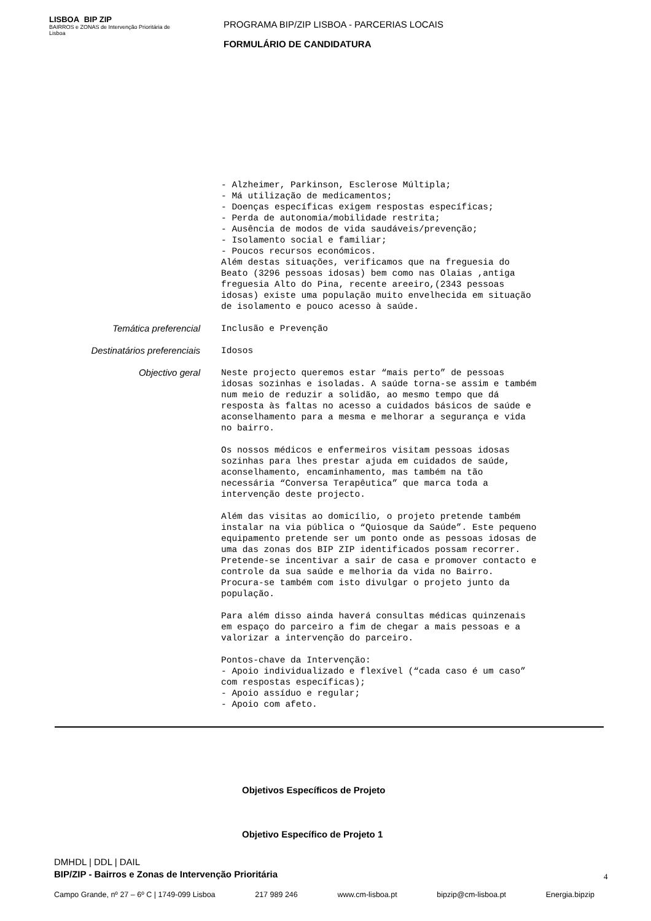LISBOA BIP ZIP
BAIRROS e ZONAS de Intervenção Prioritária de Lisboa
PROGRAMA BIP/ZIP LISBOA - PARCERIAS LOCAIS
FORMULÁRIO DE CANDIDATURA
- Alzheimer, Parkinson, Esclerose Múltipla; - Má utilização de medicamentos; - Doenças específicas exigem respostas específicas; - Perda de autonomia/mobilidade restrita; - Ausência de modos de vida saudáveis/prevenção; - Isolamento social e familiar; - Poucos recursos económicos. Além destas situações, verificamos que na freguesia do Beato (3296 pessoas idosas) bem como nas Olaias ,antiga freguesia Alto do Pina, recente areeiro,(2343 pessoas idosas) existe uma população muito envelhecida em situação de isolamento e pouco acesso à saúde.
Temática preferencial
Inclusão e Prevenção
Destinatários preferenciais
Idosos
Objectivo geral
Neste projecto queremos estar “mais perto” de pessoas idosas sozinhas e isoladas. A saúde torna-se assim e também num meio de reduzir a solidão, ao mesmo tempo que dá resposta às faltas no acesso a cuidados básicos de saúde e aconselhamento para a mesma e melhorar a segurança e vida no bairro. Os nossos médicos e enfermeiros visitam pessoas idosas sozinhas para lhes prestar ajuda em cuidados de saúde, aconselhamento, encaminhamento, mas também na tão necessária “Conversa Terapêutica” que marca toda a intervenção deste projecto. Além das visitas ao domicílio, o projeto pretende também instalar na via pública o “Quiosque da Saúde”. Este pequeno equipamento pretende ser um ponto onde as pessoas idosas de uma das zonas dos BIP ZIP identificados possam recorrer. Pretende-se incentivar a sair de casa e promover contacto e controle da sua saúde e melhoria da vida no Bairro. Procura-se também com isto divulgar o projeto junto da população. Para além disso ainda haverá consultas médicas quinzenais em espaço do parceiro a fim de chegar a mais pessoas e a valorizar a intervenção do parceiro. Pontos-chave da Intervenção: - Apoio individualizado e flexível (“cada caso é um caso” com respostas específicas); - Apoio assíduo e regular; - Apoio com afeto.
Objetivos Específicos de Projeto
Objetivo Específico de Projeto 1
DMHDL | DDL | DAIL
BIP/ZIP - Bairros e Zonas de Intervenção Prioritária
4
Campo Grande, nº 27 – 6º C | 1749-099 Lisboa 217 989 246 www.cm-lisboa.pt bipzip@cm-lisboa.pt Energia.bipzip